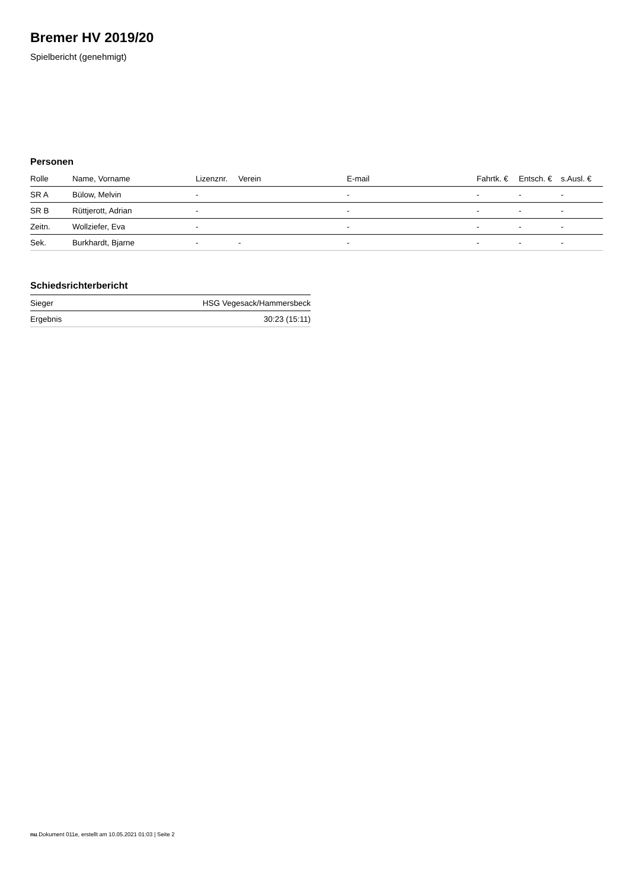Bremer HV 2019/20
Spielbericht (genehmigt)
Personen
| Rolle | Name, Vorname | Lizenznr. | Verein | E-mail | Fahrtk. € | Entsch. € | s.Ausl. € |
| --- | --- | --- | --- | --- | --- | --- | --- |
| SR A | Bülow, Melvin | - | | - | - | - | - |
| SR B | Rüttjerott, Adrian | - | | - | - | - | - |
| Zeitn. | Wollziefer, Eva | - | | - | - | - | - |
| Sek. | Burkhardt, Bjarne | - | - | - | - | - | - |
Schiedsrichterbericht
| Sieger | HSG Vegesack/Hammersbeck |
| Ergebnis | 30:23 (15:11) |
nu.Dokument 011e, erstellt am 10.05.2021 01:03 | Seite 2